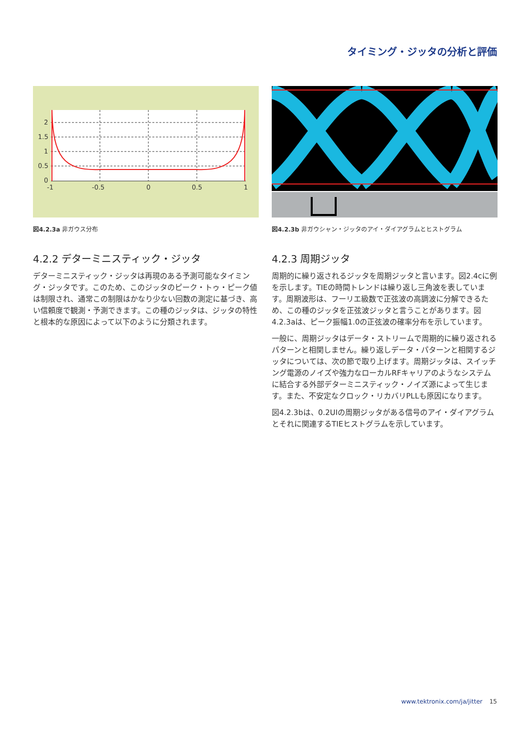タイミング・ジッタの分析と評価
2
1.5
1
0.5
0
-1
-0.5
0
0.5
1
図4.2.3a 非ガウス分布
4.2.2 デターミニスティック・ジッタ
デターミニスティック・ジッタは再現のある予測可能なタイミング・ジッタです。このため、このジッタのピーク・トゥ・ピーク値は制限され、通常この制限はかなり少ない回数の測定に基づき、高い信頼度で観測・予測できます。この種のジッタは、ジッタの特性と根本的な原因によって以下のように分類されます。
図4.2.3b 非ガウシャン・ジッタのアイ・ダイアグラムとヒストグラム
4.2.3 周期ジッタ
周期的に繰り返されるジッタを周期ジッタと言います。図2.4cに例を示します。TIEの時間トレンドは繰り返し三角波を表しています。周期波形は、フーリエ級数で正弦波の高調波に分解できるため、この種のジッタを正弦波ジッタと言うことがあります。図4.2.3aは、ピーク振幅1.0の正弦波の確率分布を示しています。
一般に、周期ジッタはデータ・ストリームで周期的に繰り返されるパターンと相関しません。繰り返しデータ・パターンと相関するジッタについては、次の節で取り上げます。周期ジッタは、スイッチング電源のノイズや強力なローカルRFキャリアのようなシステムに結合する外部デターミニスティック・ノイズ源によって生じます。また、不安定なクロック・リカバリPLLも原因になります。
図4.2.3bは、0.2UIの周期ジッタがある信号のアイ・ダイアグラムとそれに関連するTIEヒストグラムを示しています。
www.tektronix.com/ja/jitter 15